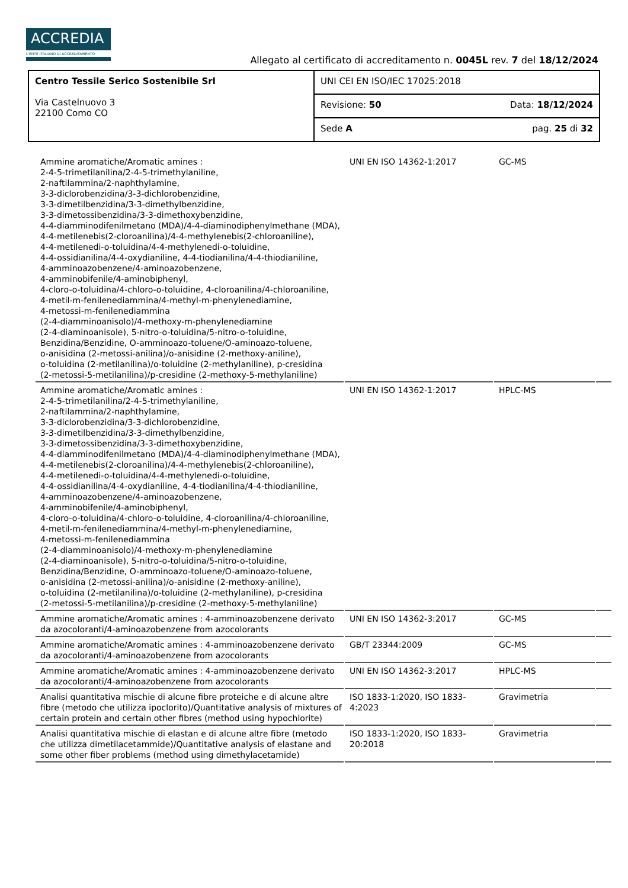ACCREDIA
L'ENTE ITALIANO DI ACCREDITAMENTO
Allegato al certificato di accreditamento n. 0045L rev. 7 del 18/12/2024
| Centro Tessile Serico Sostenibile Srl Via Castelnuovo 3 22100 Como CO | UNI CEI EN ISO/IEC 17025:2018 | |
| | Revisione: 50 | Data: 18/12/2024 |
| | Sede A | pag. 25 di 32 |
| Ammine aromatiche/Aromatic amines : 2-4-5-trimetilanilina/2-4-5-trimethylaniline, 2-naftilammina/2-naphthylamine, 3-3-diclorobenzidina/3-3-dichlorobenzidine, 3-3-dimetilbenzidina/3-3-dimethylbenzidine, 3-3-dimetossibenzidina/3-3-dimethoxybenzidine, 4-4-diamminodifenilmetano (MDA)/4-4-diaminodiphenylmethane (MDA), 4-4-metilenebis(2-cloroanilina)/4-4-methylenebis(2-chloroaniline), 4-4-metilenedi-o-toluidina/4-4-methylenedi-o-toluidine, 4-4-ossidianilina/4-4-oxydianiline, 4-4-tiodianilina/4-4-thiodianiline, 4-amminoazobenzene/4-aminoazobenzene, 4-amminobifenile/4-aminobiphenyl, 4-cloro-o-toluidina/4-chloro-o-toluidine, 4-cloroanilina/4-chloroaniline, 4-metil-m-fenilenediammina/4-methyl-m-phenylenediamine, 4-metossi-m-fenilenediammina (2-4-diamminoanisolo)/4-methoxy-m-phenylenediamine (2-4-diaminoanisole), 5-nitro-o-toluidina/5-nitro-o-toluidine, Benzidina/Benzidine, O-amminoazo-toluene/O-aminoazo-toluene, o-anisidina (2-metossi-anilina)/o-anisidine (2-methoxy-aniline), o-toluidina (2-metilanilina)/o-toluidine (2-methylaniline), p-cresidina (2-metossi-5-metilanilina)/p-cresidine (2-methoxy-5-methylaniline) | UNI EN ISO 14362-1:2017 | GC-MS | |
| Ammine aromatiche/Aromatic amines : 2-4-5-trimetilanilina/2-4-5-trimethylaniline, 2-naftilammina/2-naphthylamine, 3-3-diclorobenzidina/3-3-dichlorobenzidine, 3-3-dimetilbenzidina/3-3-dimethylbenzidine, 3-3-dimetossibenzidina/3-3-dimethoxybenzidine, 4-4-diamminodifenilmetano (MDA)/4-4-diaminodiphenylmethane (MDA), 4-4-metilenebis(2-cloroanilina)/4-4-methylenebis(2-chloroaniline), 4-4-metilenedi-o-toluidina/4-4-methylenedi-o-toluidine, 4-4-ossidianilina/4-4-oxydianiline, 4-4-tiodianilina/4-4-thiodianiline, 4-amminoazobenzene/4-aminoazobenzene, 4-amminobifenile/4-aminobiphenyl, 4-cloro-o-toluidina/4-chloro-o-toluidine, 4-cloroanilina/4-chloroaniline, 4-metil-m-fenilenediammina/4-methyl-m-phenylenediamine, 4-metossi-m-fenilenediammina (2-4-diamminoanisolo)/4-methoxy-m-phenylenediamine (2-4-diaminoanisole), 5-nitro-o-toluidina/5-nitro-o-toluidine, Benzidina/Benzidine, O-amminoazo-toluene/O-aminoazo-toluene, o-anisidina (2-metossi-anilina)/o-anisidine (2-methoxy-aniline), o-toluidina (2-metilanilina)/o-toluidine (2-methylaniline), p-cresidina (2-metossi-5-metilanilina)/p-cresidine (2-methoxy-5-methylaniline) | UNI EN ISO 14362-1:2017 | HPLC-MS | |
| Ammine aromatiche/Aromatic amines : 4-amminoazobenzene derivato da azocoloranti/4-aminoazobenzene from azocolorants | UNI EN ISO 14362-3:2017 | GC-MS | |
| Ammine aromatiche/Aromatic amines : 4-amminoazobenzene derivato da azocoloranti/4-aminoazobenzene from azocolorants | GB/T 23344:2009 | GC-MS | |
| Ammine aromatiche/Aromatic amines : 4-amminoazobenzene derivato da azocoloranti/4-aminoazobenzene from azocolorants | UNI EN ISO 14362-3:2017 | HPLC-MS | |
| Analisi quantitativa mischie di alcune fibre proteiche e di alcune altre fibre (metodo che utilizza ipoclorito)/Quantitative analysis of mixtures of certain protein and certain other fibres (method using hypochlorite) | ISO 1833-1:2020, ISO 1833-4:2023 | Gravimetria | |
| Analisi quantitativa mischie di elastan e di alcune altre fibre (metodo che utilizza dimetilacetammide)/Quantitative analysis of elastane and some other fiber problems (method using dimethylacetamide) | ISO 1833-1:2020, ISO 1833-20:2018 | Gravimetria | |